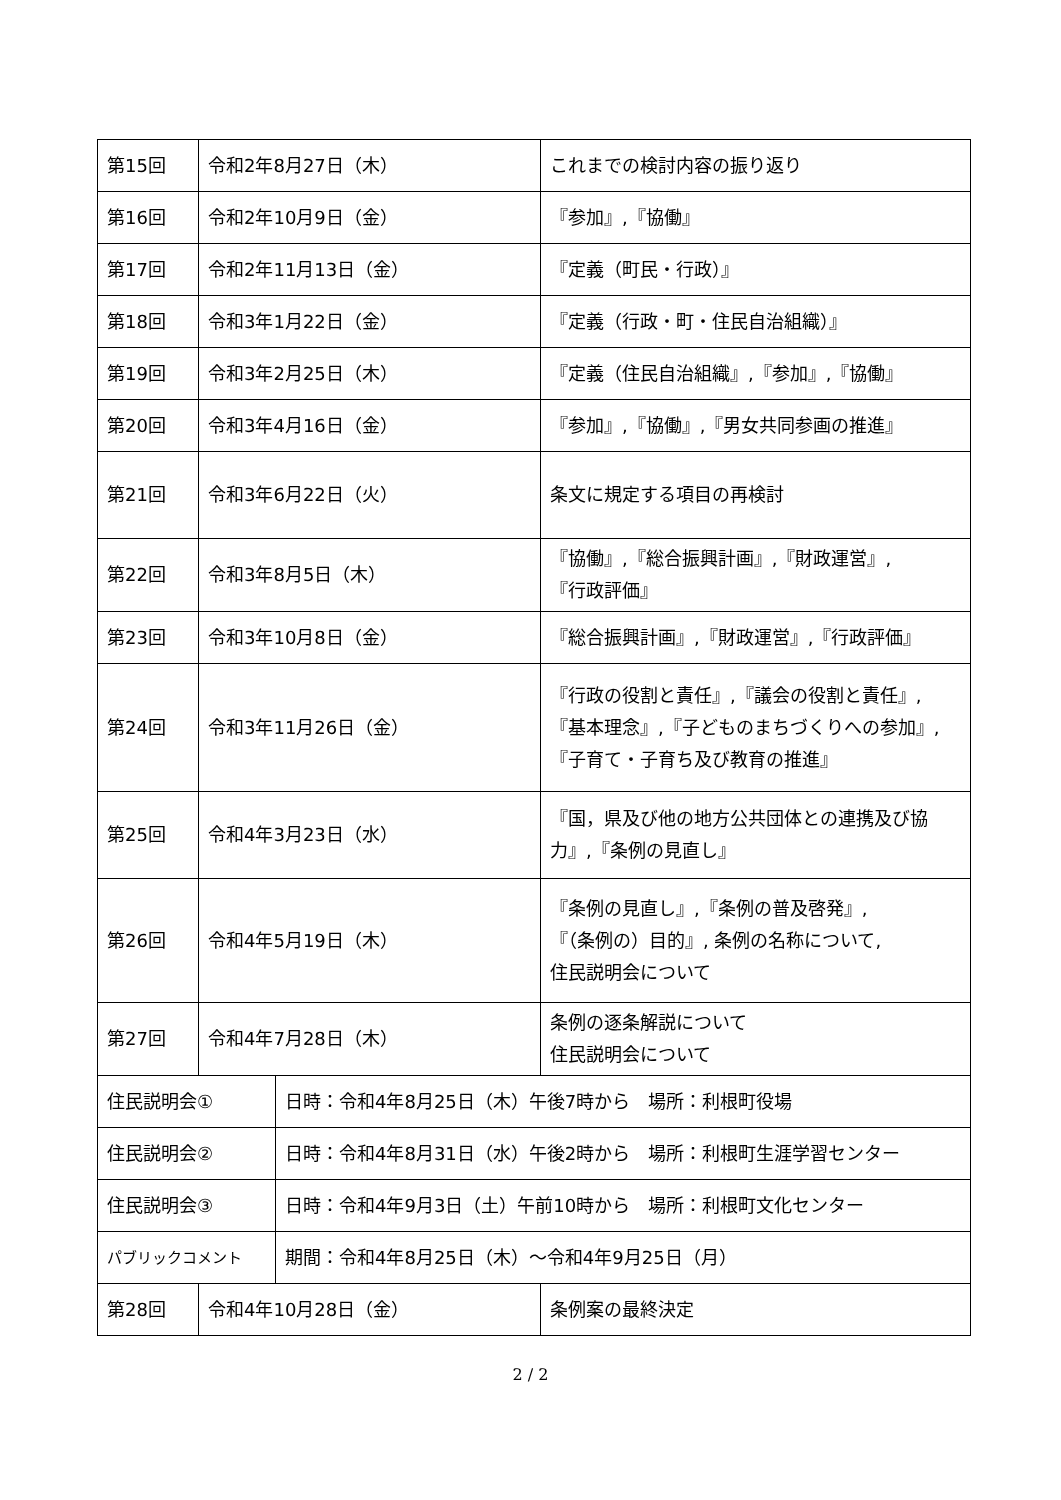| 第15回 | 令和2年8月27日（木） | | これまでの検討内容の振り返り |
| 第16回 | 令和2年10月9日（金） | | 『参加』,『協働』 |
| 第17回 | 令和2年11月13日（金） | | 『定義（町民・行政）』 |
| 第18回 | 令和3年1月22日（金） | | 『定義（行政・町・住民自治組織）』 |
| 第19回 | 令和3年2月25日（木） | | 『定義（住民自治組織』,『参加』,『協働』 |
| 第20回 | 令和3年4月16日（金） | | 『参加』,『協働』,『男女共同参画の推進』 |
| 第21回 | 令和3年6月22日（火） | | 条文に規定する項目の再検討 |
| 第22回 | 令和3年8月5日（木） | | 『協働』,『総合振興計画』,『財政運営』, 『行政評価』 |
| 第23回 | 令和3年10月8日（金） | | 『総合振興計画』,『財政運営』,『行政評価』 |
| 第24回 | 令和3年11月26日（金） | | 『行政の役割と責任』,『議会の役割と責任』, 『基本理念』,『子どものまちづくりへの参加』, 『子育て・子育ち及び教育の推進』 |
| 第25回 | 令和4年3月23日（水） | | 『国，県及び他の地方公共団体との連携及び協力』,『条例の見直し』 |
| 第26回 | 令和4年5月19日（木） | | 『条例の見直し』,『条例の普及啓発』, 『（条例の）目的』, 条例の名称について, 住民説明会について |
| 第27回 | 令和4年7月28日（木） | | 条例の逐条解説について 住民説明会について |
| 住民説明会① | | 日時：令和4年8月25日（木）午後7時から 場所：利根町役場 | |
| 住民説明会② | | 日時：令和4年8月31日（水）午後2時から 場所：利根町生涯学習センター | |
| 住民説明会③ | | 日時：令和4年9月3日（土）午前10時から 場所：利根町文化センター | |
| パブリックコメント | | 期間：令和4年8月25日（木）～令和4年9月25日（月） | |
| 第28回 | 令和4年10月28日（金） | | 条例案の最終決定 |
2 / 2